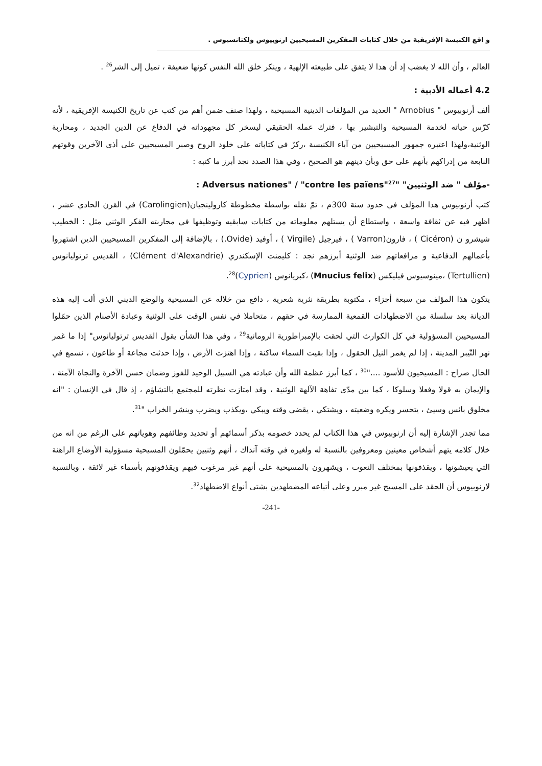و اقع الكنيسة الإفريقية من خلال كتابات المفكرين المسيحيين ارنوبيوس ولكتانسيوس .
العالم ، وأن الله لا يغضب إذ أن هذا لا يتفق على طبيعته الإلهية ، وينكر خلق الله النفس كونها ضعيفة ، تميل إلى الشر<sup>26</sup> .
4.2 أعماله الأدبية :
ألف أرنوبيوس " Arnobius " العديد من المؤلفات الدينية المسيحية ، ولهذا صنف ضمن أهم من كتب عن تاريخ الكنيسة الإفريقية ، لأنه كرّس حياته لخدمة المسيحية والتبشير بها ، فترك عمله الحقيقي ليسخر كل مجهوداته في الدفاع عن الدين الجديد ، ومحاربة الوثنية،ولهذا اعتبره جمهور المسيحيين من آباء الكنيسة ،ركزّ في كتاباته على خلود الروح وصبر المسيحيين على أذى الآخرين وقوتهم النابعة من إدراكهم بأنهم على حق وبأن دينهم هو الصحيح ، وفي هذا الصدد نجد أبرز ما كتبه :
-مؤلف " ضد الوثنيين" "Adversus nationes" / "contre les païens"<sup>27</sup> :
كتب أرنوبيوس هذا المؤلف في حدود سنة 300م ، تمّ نقله بواسطة مخطوطة كارولينجيان(Carolingien) في القرن الحادي عشر ، اظهر فيه عن ثقافة واسعة ، واستطاع أن يستلهم معلوماته من كتابات سابقيه وتوظيفها في محاربته الفكر الوثني مثل : الخطيب شيشرو ن (Cicéron ) ، فارون(Varron ) ، فيرجيل (Virgile ) ، أوفيد (Ovide.) ، بالإضافة إلى المفكرين المسيحيين الذين اشتهروا بأعمالهم الدفاعية و مرافعاتهم ضد الوثنية أبرزهم نجد : كليمنت الإسكندري (Clément d'Alexandrie) ، القديس ترتوليانوس (Tertullien) ،مينوسيوس فيليكس (Mnucius felix) ،كبريانوس (Cyprien)<sup>28</sup>.
يتكون هذا المؤلف من سبعة أجزاء ، مكتوبة بطريقة نثرية شعرية ، دافع من خلاله عن المسيحية والوضع الديني الذي ألت إليه هذه الديانة بعد سلسلة من الاضطهادات القمعية الممارسة في حقهم ، متحاملا في نفس الوقت على الوثنية وعبادة الأصنام الذين حمّلوا المسيحيين المسؤولية في كل الكوارث التي لحقت بالإمبراطورية الرومانية<sup>29</sup> ، وفي هذا الشأن يقول القديس ترتوليانوس" إذا ما غمر نهر التّيبر المدينة ، إذا لم يغمر النيل الحقول ، وإذا بقيت السماء ساكنة ، وإذا اهتزت الأرض ، وإذا حدثت مجاعة أو طاعون ، نسمع في الحال صراخ : المسيحيون للأسود ...."<sup>30</sup> ، كما أبرز عظمة الله وأن عبادته هي السبيل الوحيد للفوز وضمان حسن الآخرة والنجاة الآمنة ، والإيمان به قولا وفعلا وسلوكا ، كما بين مدّى تفاهة الآلهة الوثنية ، وقد امتازت نظرته للمجتمع بالتشاؤم ، إذ قال في الإنسان : "انه مخلوق بائس وسيئ ، يتحسر ويكره وضعيته ، ويشتكي ، يقضي وقته ويبكي ،ويكذب ويضرب وينشر الخراب "<sup>31</sup>.
مما تجدر الإشارة إليه أن ارنوبيوس في هذا الكتاب لم يحدد خصومه بذكر أسمائهم أو تحديد وظائفهم وهوياتهم على الرغم من انه من خلال كلامه يتهم أشخاص معينين ومعروفين بالنسبة له ولغيره في وقته آنذاك ، أنهم وثنيين يحمّلون المسيحية مسؤولية الأوضاع الراهنة التي يعيشونها ، ويقذفونها بمختلف النعوت ، ويشهرون بالمسيحية على أنهم غير مرغوب فيهم ويقذفونهم بأسماء غير لائقة ، وبالنسبة لارنوبيوس أن الحقد على المسيح غير مبرر وعلى أتباعه المضطهدين بشتى أنواع الاضطهاد<sup>32</sup>.
-241-